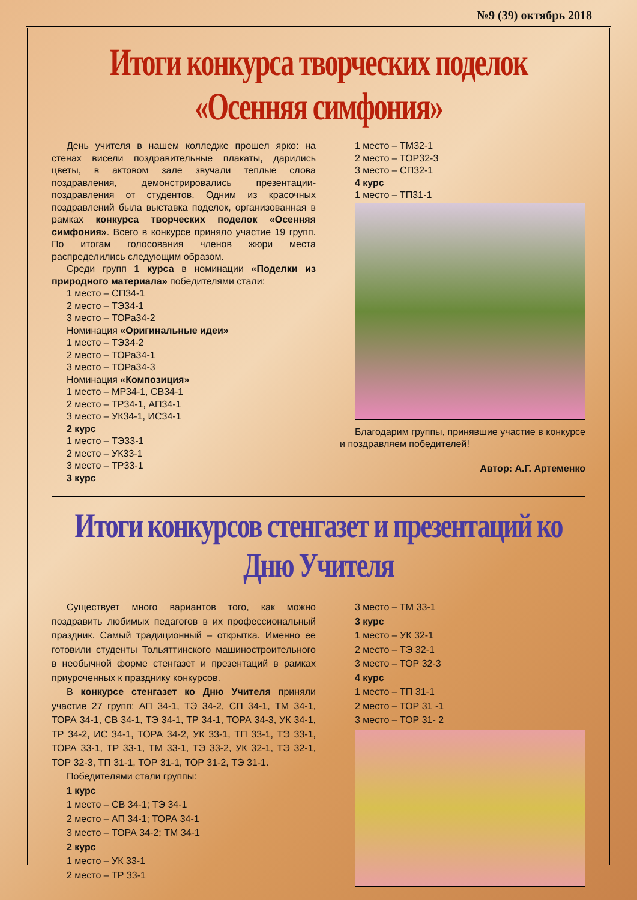№9 (39) октябрь 2018
Итоги конкурса творческих поделок «Осенняя симфония»
День учителя в нашем колледже прошел ярко: на стенах висели поздравительные плакаты, дарились цветы, в актовом зале звучали теплые слова поздравления, демонстрировались презентации-поздравления от студентов. Одним из красочных поздравлений была выставка поделок, организованная в рамках конкурса творческих поделок «Осенняя симфония». Всего в конкурсе приняло участие 19 групп. По итогам голосования членов жюри места распределились следующим образом.
Среди групп 1 курса в номинации «Поделки из природного материала» победителями стали:
1 место – СП34-1
2 место – ТЭ34-1
3 место – ТОРа34-2
Номинация «Оригинальные идеи»
1 место – ТЭ34-2
2 место – ТОРа34-1
3 место – ТОРа34-3
Номинация «Композиция»
1 место – МР34-1, СВ34-1
2 место – ТР34-1, АП34-1
3 место – УК34-1, ИС34-1
2 курс
1 место – ТЭ33-1
2 место – УК33-1
3 место – ТР33-1
3 курс
1 место – ТМ32-1
2 место – ТОР32-3
3 место – СП32-1
4 курс
1 место – ТП31-1
Благодарим группы, принявшие участие в конкурсе и поздравляем победителей!
Автор: А.Г. Артеменко
Итоги конкурсов стенгазет и презентаций ко Дню Учителя
Существует много вариантов того, как можно поздравить любимых педагогов в их профессиональный праздник. Самый традиционный – открытка. Именно ее готовили студенты Тольяттинского машиностроительного в необычной форме стенгазет и презентаций в рамках приуроченных к празднику конкурсов.
В конкурсе стенгазет ко Дню Учителя приняли участие 27 групп: АП 34-1, ТЭ 34-2, СП 34-1, ТМ 34-1, ТОРА 34-1, СВ 34-1, ТЭ 34-1, ТР 34-1, ТОРА 34-3, УК 34-1, ТР 34-2, ИС 34-1, ТОРА 34-2, УК 33-1, ТП 33-1, ТЭ 33-1, ТОРА 33-1, ТР 33-1, ТМ 33-1, ТЭ 33-2, УК 32-1, ТЭ 32-1, ТОР 32-3, ТП 31-1, ТОР 31-1, ТОР 31-2, ТЭ 31-1.
Победителями стали группы:
1 курс
1 место – СВ 34-1; ТЭ 34-1
2 место – АП 34-1; ТОРА 34-1
3 место – ТОРА 34-2; ТМ 34-1
2 курс
1 место – УК 33-1
2 место – ТР 33-1
3 место – ТМ 33-1
3 курс
1 место – УК 32-1
2 место – ТЭ 32-1
3 место – ТОР 32-3
4 курс
1 место – ТП 31-1
2 место – ТОР 31 -1
3 место – ТОР 31- 2